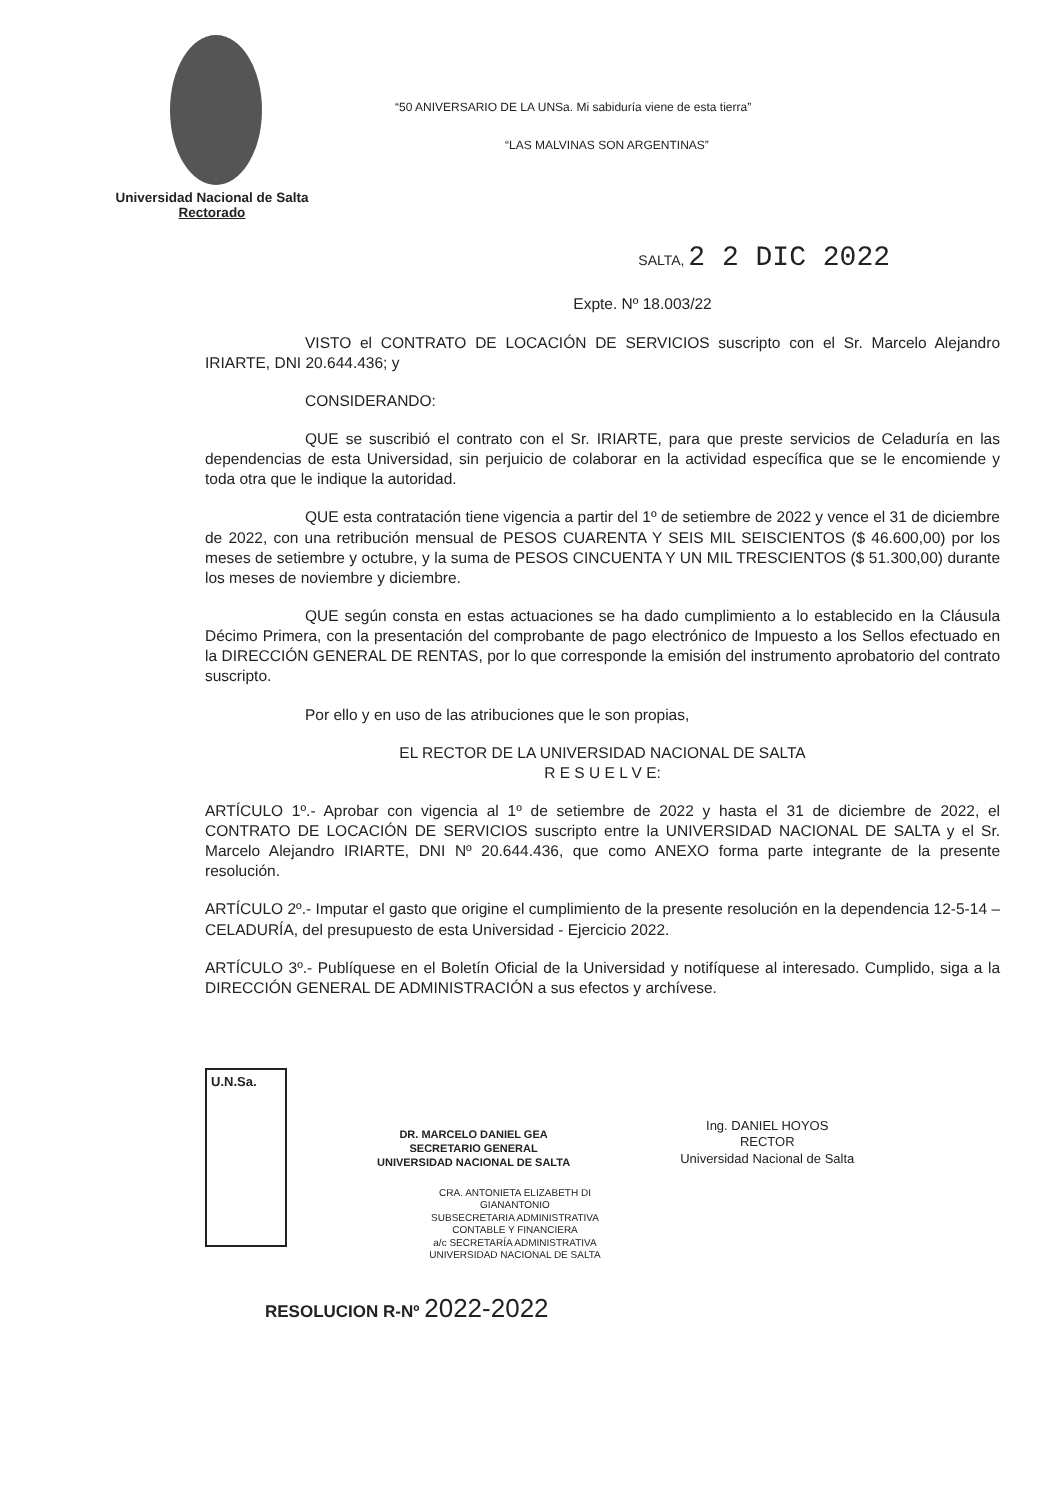“50 ANIVERSARIO DE LA UNSa. Mi sabiduría viene de esta tierra”
“LAS MALVINAS SON ARGENTINAS”
Universidad Nacional de Salta
Rectorado
SALTA, 2 2 DIC 2022
Expte. Nº 18.003/22
VISTO el CONTRATO DE LOCACIÓN DE SERVICIOS suscripto con el Sr. Marcelo Alejandro IRIARTE, DNI 20.644.436; y
CONSIDERANDO:
QUE se suscribió el contrato con el Sr. IRIARTE, para que preste servicios de Celaduría en las dependencias de esta Universidad, sin perjuicio de colaborar en la actividad específica que se le encomiende y toda otra que le indique la autoridad.
QUE esta contratación tiene vigencia a partir del 1º de setiembre de 2022 y vence el 31 de diciembre de 2022, con una retribución mensual de PESOS CUARENTA Y SEIS MIL SEISCIENTOS ($ 46.600,00) por los meses de setiembre y octubre, y la suma de PESOS CINCUENTA Y UN MIL TRESCIENTOS ($ 51.300,00) durante los meses de noviembre y diciembre.
QUE según consta en estas actuaciones se ha dado cumplimiento a lo establecido en la Cláusula Décimo Primera, con la presentación del comprobante de pago electrónico de Impuesto a los Sellos efectuado en la DIRECCIÓN GENERAL DE RENTAS, por lo que corresponde la emisión del instrumento aprobatorio del contrato suscripto.
Por ello y en uso de las atribuciones que le son propias,
EL RECTOR DE LA UNIVERSIDAD NACIONAL DE SALTA
R E S U E L V E:
ARTÍCULO 1º.- Aprobar con vigencia al 1º de setiembre de 2022 y hasta el 31 de diciembre de 2022, el CONTRATO DE LOCACIÓN DE SERVICIOS suscripto entre la UNIVERSIDAD NACIONAL DE SALTA y el Sr. Marcelo Alejandro IRIARTE, DNI Nº 20.644.436, que como ANEXO forma parte integrante de la presente resolución.
ARTÍCULO 2º.- Imputar el gasto que origine el cumplimiento de la presente resolución en la dependencia 12-5-14 – CELADURÍA, del presupuesto de esta Universidad - Ejercicio 2022.
ARTÍCULO 3º.- Publíquese en el Boletín Oficial de la Universidad y notifíquese al interesado. Cumplido, siga a la DIRECCIÓN GENERAL DE ADMINISTRACIÓN a sus efectos y archívese.
U.N.Sa.
DR. MARCELO DANIEL GEA
SECRETARIO GENERAL
UNIVERSIDAD NACIONAL DE SALTA
Ing. DANIEL HOYOS
RECTOR
Universidad Nacional de Salta
CRA. ANTONIETA ELIZABETH DI GIANANTONIO
SUBSECRETARIA ADMINISTRATIVA
CONTABLE Y FINANCIERA
a/c SECRETARÍA ADMINISTRATIVA
UNIVERSIDAD NACIONAL DE SALTA
RESOLUCION R-Nº 2022-2022